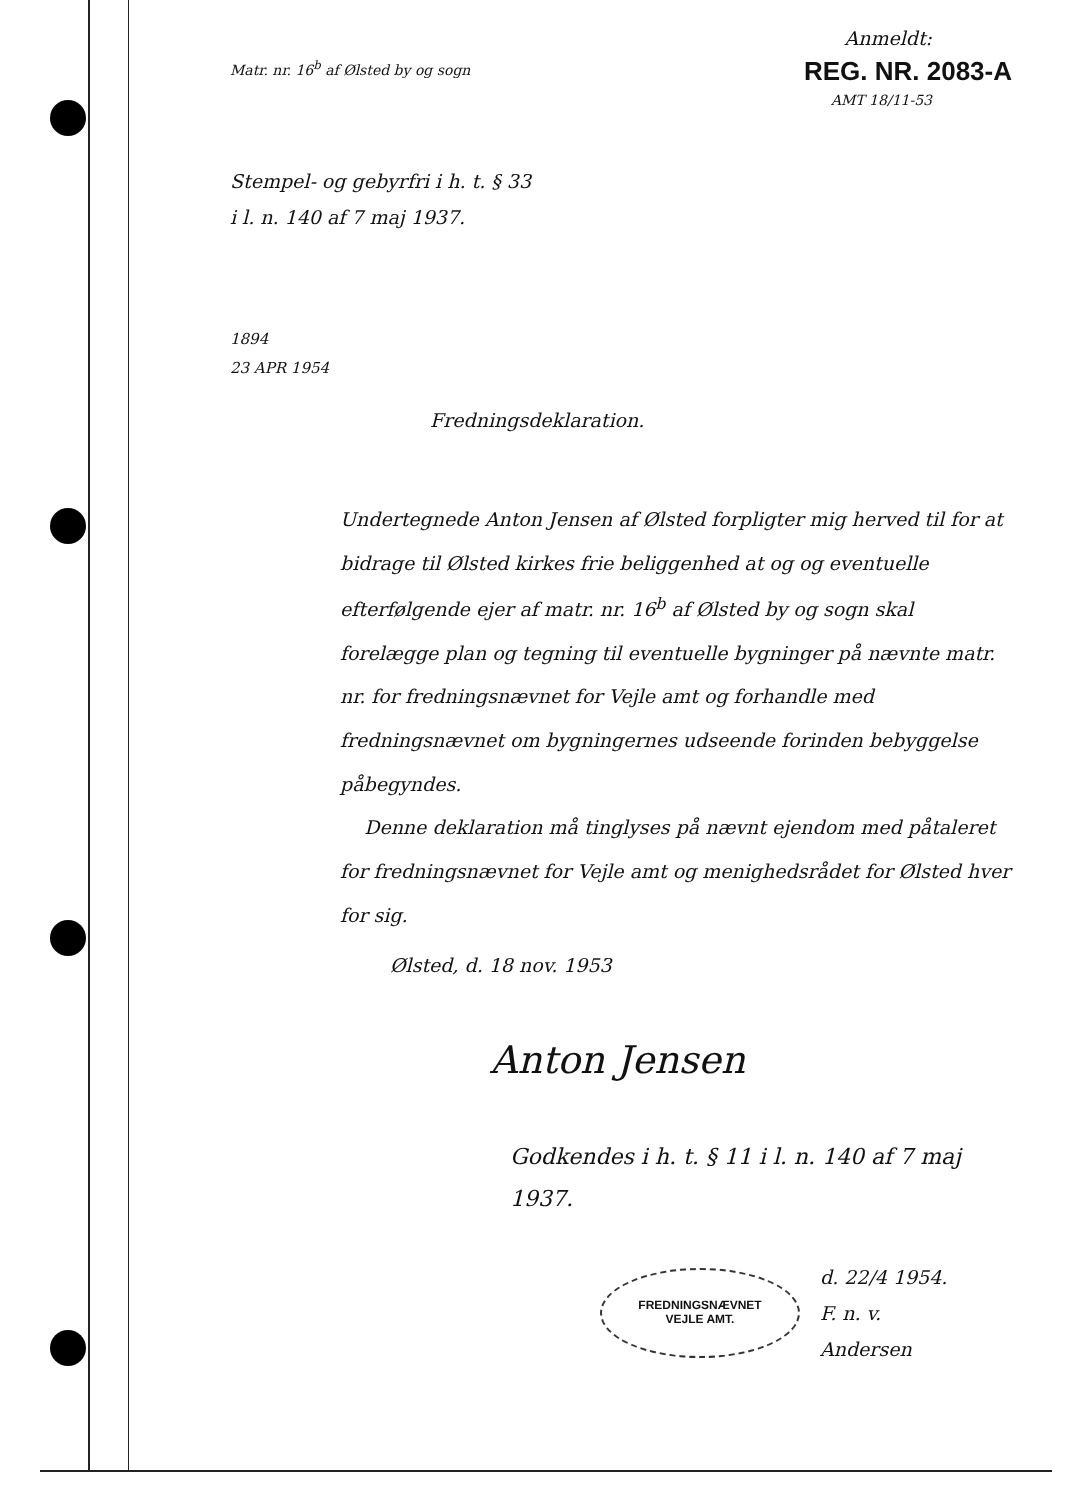Anmeldt:
REG. NR. 2083-A
AMT 18/11-53
Matr. nr. 16<sup>b</sup> af Ølsted by og sogn
Stempel- og gebyrfri i h. t. § 33
i l. n. 140 af 7 maj 1937.
1894
23 APR 1954
Fredningsdeklaration.
Undertegnede Anton Jensen af Ølsted forpligter mig herved til for at bidrage til Ølsted kirkes frie beliggenhed at og og eventuelle efterfølgende ejer af matr. nr. 16<sup>b</sup> af Ølsted by og sogn skal forelægge plan og tegning til eventuelle bygninger på nævnte matr. nr. for fredningsnævnet for Vejle amt og forhandle med fredningsnævnet om bygningernes udseende forinden bebyggelse påbegyndes.
Denne deklaration må tinglyses på nævnt ejendom med påtaleret for fredningsnævnet for Vejle amt og menighedsrådet for Ølsted hver for sig.
Ølsted, d. 18 nov. 1953
Anton Jensen
Godkendes i h. t. § 11 i l. n. 140 af 7 maj 1937.
FREDNINGSNÆVNET
VEJLE AMT.
d. 22/4 1954.
F. n. v.
Andersen